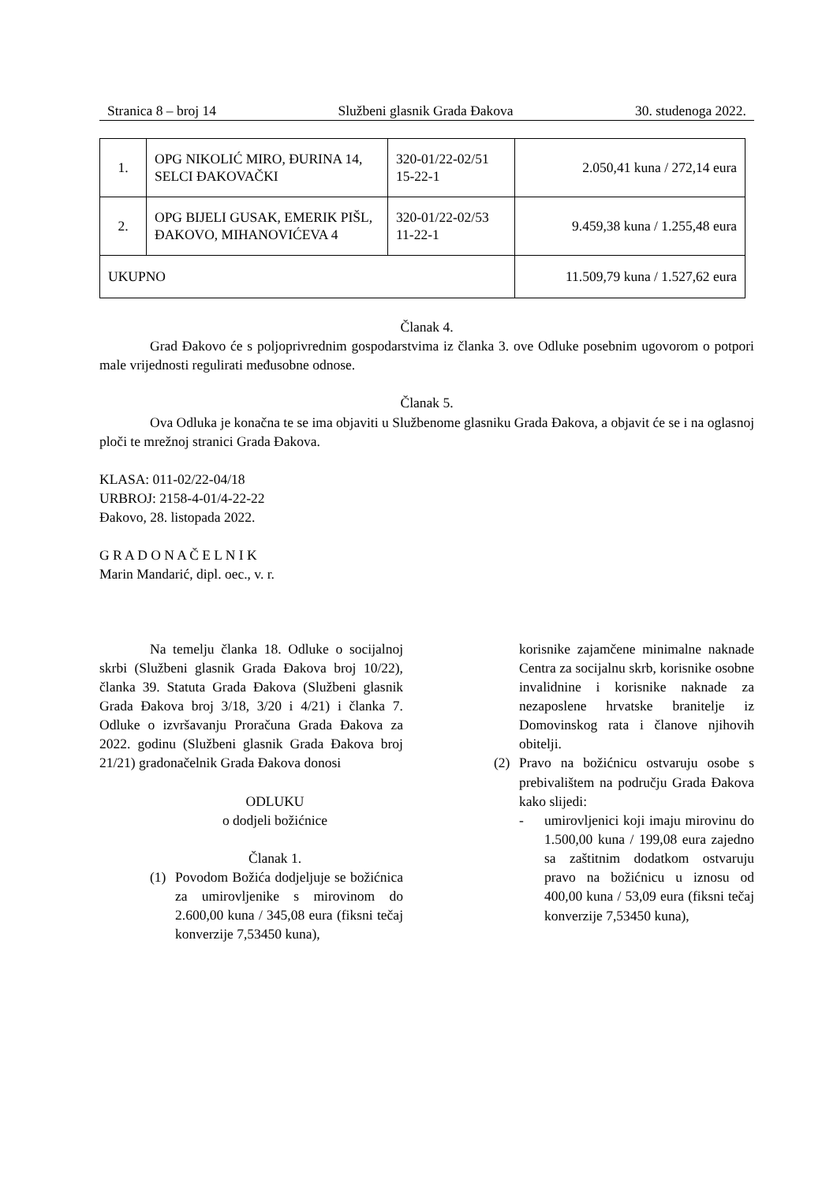Stranica 8 – broj 14 Službeni glasnik Grada Đakova 30. studenoga 2022.
| 1. | OPG NIKOLIĆ MIRO, ĐURINA 14, SELCI ĐAKOVAČKI | 320-01/22-02/51 15-22-1 | 2.050,41 kuna / 272,14 eura |
| 2. | OPG BIJELI GUSAK, EMERIK PIŠL, ĐAKOVO, MIHANOVIĆEVA 4 | 320-01/22-02/53 11-22-1 | 9.459,38 kuna / 1.255,48 eura |
| UKUPNO | | | 11.509,79 kuna / 1.527,62 eura |
Članak 4.
Grad Đakovo će s poljoprivrednim gospodarstvima iz članka 3. ove Odluke posebnim ugovorom o potpori male vrijednosti regulirati međusobne odnose.
Članak 5.
Ova Odluka je konačna te se ima objaviti u Službenome glasniku Grada Đakova, a objavit će se i na oglasnoj ploči te mrežnoj stranici Grada Đakova.
KLASA: 011-02/22-04/18
URBROJ: 2158-4-01/4-22-22
Đakovo, 28. listopada 2022.
G R A D O N A Č E L N I K
Marin Mandarić, dipl. oec., v. r.
Na temelju članka 18. Odluke o socijalnoj skrbi (Službeni glasnik Grada Đakova broj 10/22), članka 39. Statuta Grada Đakova (Službeni glasnik Grada Đakova broj 3/18, 3/20 i 4/21) i članka 7. Odluke o izvršavanju Proračuna Grada Đakova za 2022. godinu (Službeni glasnik Grada Đakova broj 21/21) gradonačelnik Grada Đakova donosi
ODLUKU
o dodjeli božićnice
Članak 1.
(1) Povodom Božića dodjeljuje se božićnica za umirovljenike s mirovinom do 2.600,00 kuna / 345,08 eura (fiksni tečaj konverzije 7,53450 kuna),
korisnike zajamčene minimalne naknade Centra za socijalnu skrb, korisnike osobne invalidnine i korisnike naknade za nezaposlene hrvatske branitelje iz Domovinskog rata i članove njihovih obitelji.
(2) Pravo na božićnicu ostvaruju osobe s prebivalištem na području Grada Đakova kako slijedi:
- umirovljenici koji imaju mirovinu do 1.500,00 kuna / 199,08 eura zajedno sa zaštitnim dodatkom ostvaruju pravo na božićnicu u iznosu od 400,00 kuna / 53,09 eura (fiksni tečaj konverzije 7,53450 kuna),